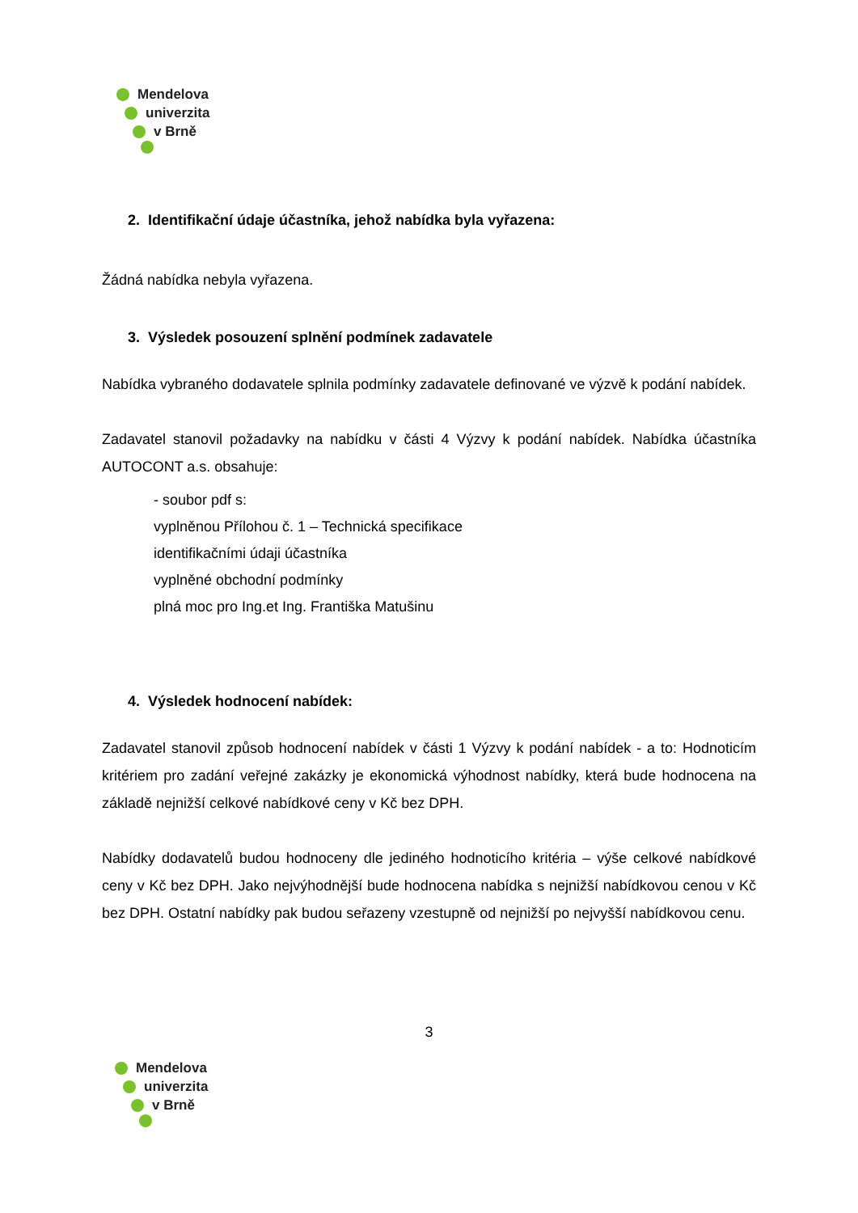Mendelova
univerzita
v Brně
2. Identifikační údaje účastníka, jehož nabídka byla vyřazena:
Žádná nabídka nebyla vyřazena.
3. Výsledek posouzení splnění podmínek zadavatele
Nabídka vybraného dodavatele splnila podmínky zadavatele definované ve výzvě k podání nabídek.
Zadavatel stanovil požadavky na nabídku v části 4 Výzvy k podání nabídek. Nabídka účastníka AUTOCONT a.s. obsahuje:
- soubor pdf s:
vyplněnou Přílohou č. 1 – Technická specifikace
identifikačními údaji účastníka
vyplněné obchodní podmínky
plná moc pro Ing.et Ing. Františka Matušinu
4. Výsledek hodnocení nabídek:
Zadavatel stanovil způsob hodnocení nabídek v části 1 Výzvy k podání nabídek - a to: Hodnoticím kritériem pro zadání veřejné zakázky je ekonomická výhodnost nabídky, která bude hodnocena na základě nejnižší celkové nabídkové ceny v Kč bez DPH.
Nabídky dodavatelů budou hodnoceny dle jediného hodnoticího kritéria – výše celkové nabídkové ceny v Kč bez DPH. Jako nejvýhodnější bude hodnocena nabídka s nejnižší nabídkovou cenou v Kč bez DPH. Ostatní nabídky pak budou seřazeny vzestupně od nejnižší po nejvyšší nabídkovou cenu.
3
Mendelova
univerzita
v Brně